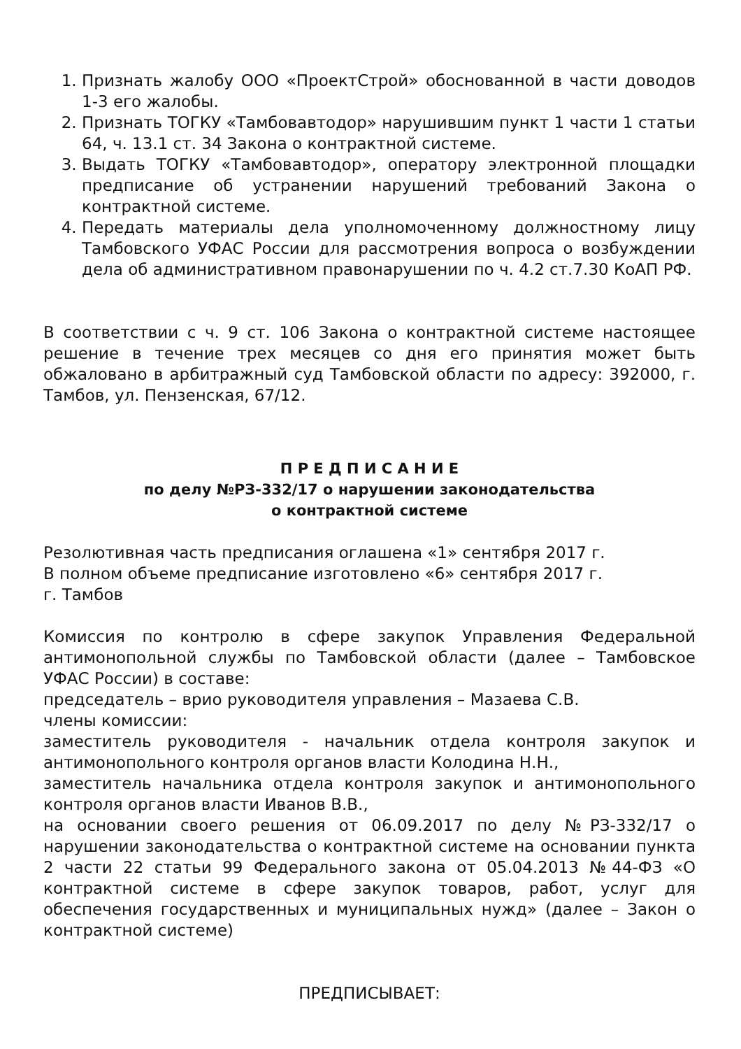1. Признать жалобу ООО «ПроектСтрой» обоснованной в части доводов 1-3 его жалобы.
2. Признать ТОГКУ «Тамбовавтодор» нарушившим пункт 1 части 1 статьи 64, ч. 13.1 ст. 34 Закона о контрактной системе.
3. Выдать ТОГКУ «Тамбовавтодор», оператору электронной площадки предписание об устранении нарушений требований Закона о контрактной системе.
4. Передать материалы дела уполномоченному должностному лицу Тамбовского УФАС России для рассмотрения вопроса о возбуждении дела об административном правонарушении по ч. 4.2 ст.7.30 КоАП РФ.
В соответствии с ч. 9 ст. 106 Закона о контрактной системе настоящее решение в течение трех месяцев со дня его принятия может быть обжаловано в арбитражный суд Тамбовской области по адресу: 392000, г. Тамбов, ул. Пензенская, 67/12.
П Р Е Д П И С А Н И Е
по делу №РЗ-332/17 о нарушении законодательства
о контрактной системе
Резолютивная часть предписания оглашена «1» сентября 2017 г.
В полном объеме предписание изготовлено «6» сентября 2017 г.
г. Тамбов
Комиссия по контролю в сфере закупок Управления Федеральной антимонопольной службы по Тамбовской области (далее – Тамбовское УФАС России) в составе:
председатель – врио руководителя управления – Мазаева С.В.
члены комиссии:
заместитель руководителя - начальник отдела контроля закупок и антимонопольного контроля органов власти Колодина Н.Н.,
заместитель начальника отдела контроля закупок и антимонопольного контроля органов власти Иванов В.В.,
на основании своего решения от 06.09.2017 по делу №РЗ-332/17 о нарушении законодательства о контрактной системе на основании пункта 2 части 22 статьи 99 Федерального закона от 05.04.2013 №44-ФЗ «О контрактной системе в сфере закупок товаров, работ, услуг для обеспечения государственных и муниципальных нужд» (далее – Закон о контрактной системе)
ПРЕДПИСЫВАЕТ: